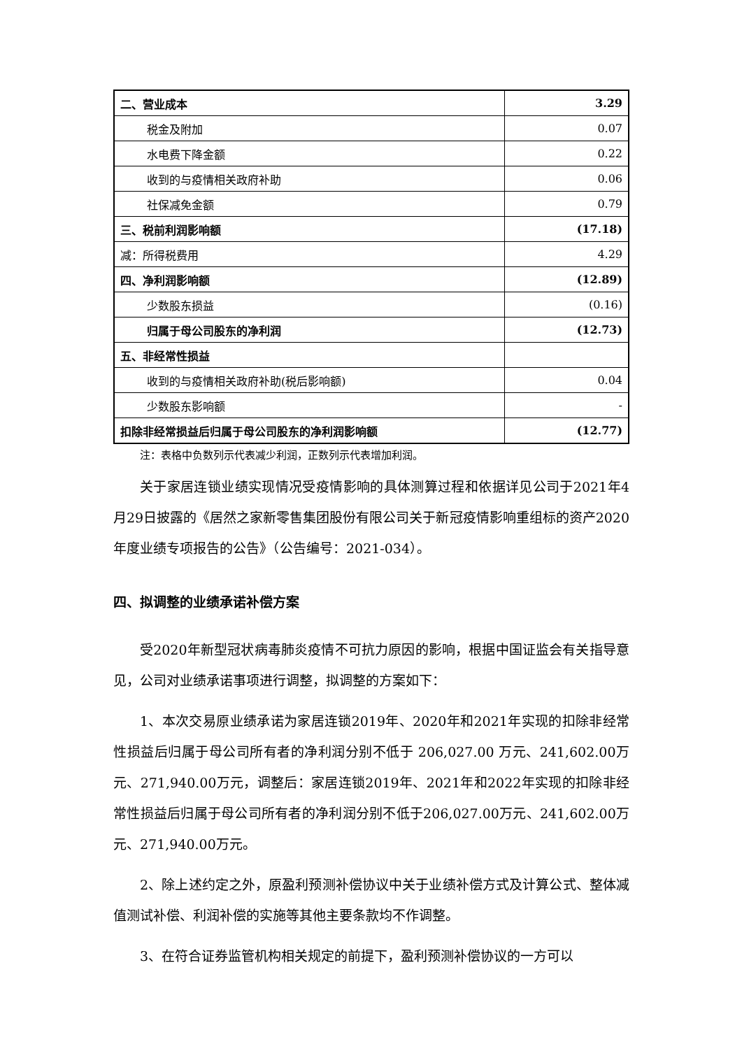| 二、营业成本 | 3.29 |
| 税金及附加 | 0.07 |
| 水电费下降金额 | 0.22 |
| 收到的与疫情相关政府补助 | 0.06 |
| 社保减免金额 | 0.79 |
| 三、税前利润影响额 | (17.18) |
| 减：所得税费用 | 4.29 |
| 四、净利润影响额 | (12.89) |
| 少数股东损益 | (0.16) |
| 归属于母公司股东的净利润 | (12.73) |
| 五、非经常性损益 | |
| 收到的与疫情相关政府补助(税后影响额) | 0.04 |
| 少数股东影响额 | - |
| 扣除非经常损益后归属于母公司股东的净利润影响额 | (12.77) |
注：表格中负数列示代表减少利润，正数列示代表增加利润。
关于家居连锁业绩实现情况受疫情影响的具体测算过程和依据详见公司于2021年4月29日披露的《居然之家新零售集团股份有限公司关于新冠疫情影响重组标的资产2020年度业绩专项报告的公告》（公告编号：2021-034）。
四、拟调整的业绩承诺补偿方案
受2020年新型冠状病毒肺炎疫情不可抗力原因的影响，根据中国证监会有关指导意见，公司对业绩承诺事项进行调整，拟调整的方案如下：
1、本次交易原业绩承诺为家居连锁2019年、2020年和2021年实现的扣除非经常性损益后归属于母公司所有者的净利润分别不低于 206,027.00 万元、241,602.00万元、271,940.00万元，调整后：家居连锁2019年、2021年和2022年实现的扣除非经常性损益后归属于母公司所有者的净利润分别不低于206,027.00万元、241,602.00万元、271,940.00万元。
2、除上述约定之外，原盈利预测补偿协议中关于业绩补偿方式及计算公式、整体减值测试补偿、利润补偿的实施等其他主要条款均不作调整。
3、在符合证券监管机构相关规定的前提下，盈利预测补偿协议的一方可以